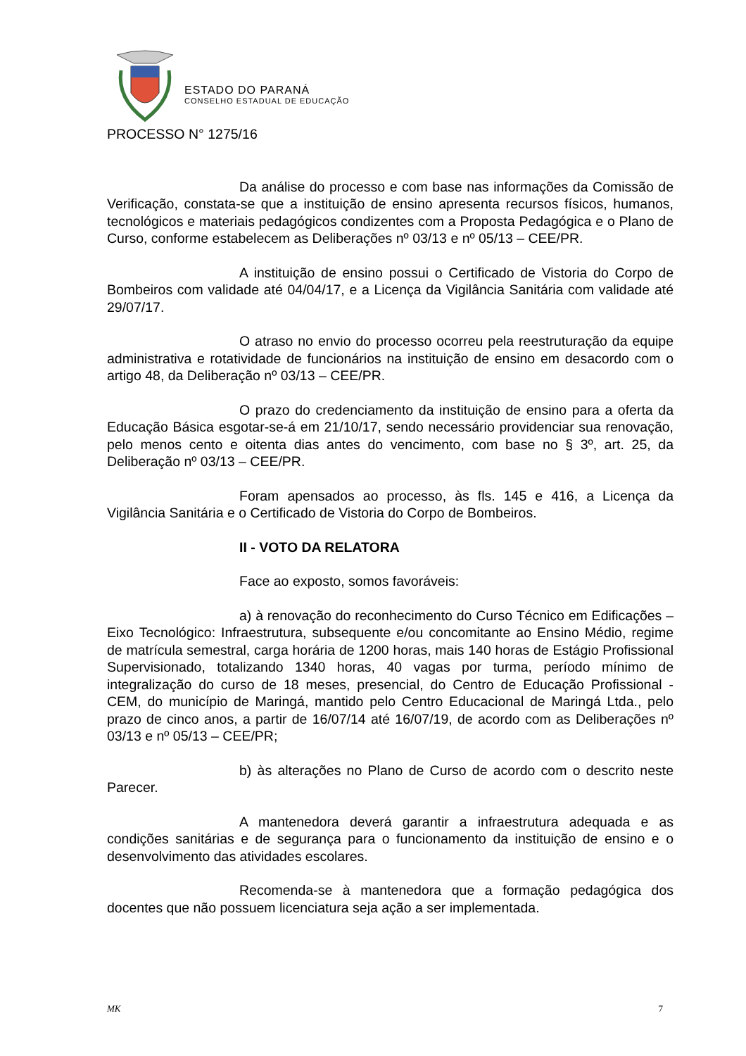ESTADO DO PARANÁ
CONSELHO ESTADUAL DE EDUCAÇÃO
PROCESSO N° 1275/16
Da análise do processo e com base nas informações da Comissão de Verificação, constata-se que a instituição de ensino apresenta recursos físicos, humanos, tecnológicos e materiais pedagógicos condizentes com a Proposta Pedagógica e o Plano de Curso, conforme estabelecem as Deliberações nº 03/13 e nº 05/13 – CEE/PR.
A instituição de ensino possui o Certificado de Vistoria do Corpo de Bombeiros com validade até 04/04/17, e a Licença da Vigilância Sanitária com validade até 29/07/17.
O atraso no envio do processo ocorreu pela reestruturação da equipe administrativa e rotatividade de funcionários na instituição de ensino em desacordo com o artigo 48, da Deliberação nº 03/13 – CEE/PR.
O prazo do credenciamento da instituição de ensino para a oferta da Educação Básica esgotar-se-á em 21/10/17, sendo necessário providenciar sua renovação, pelo menos cento e oitenta dias antes do vencimento, com base no § 3º, art. 25, da Deliberação nº 03/13 – CEE/PR.
Foram apensados ao processo, às fls. 145 e 416, a Licença da Vigilância Sanitária e o Certificado de Vistoria do Corpo de Bombeiros.
II - VOTO DA RELATORA
Face ao exposto, somos favoráveis:
a) à renovação do reconhecimento do Curso Técnico em Edificações – Eixo Tecnológico: Infraestrutura, subsequente e/ou concomitante ao Ensino Médio, regime de matrícula semestral, carga horária de 1200 horas, mais 140 horas de Estágio Profissional Supervisionado, totalizando 1340 horas, 40 vagas por turma, período mínimo de integralização do curso de 18 meses, presencial, do Centro de Educação Profissional - CEM, do município de Maringá, mantido pelo Centro Educacional de Maringá Ltda., pelo prazo de cinco anos, a partir de 16/07/14 até 16/07/19, de acordo com as Deliberações nº 03/13 e nº 05/13 – CEE/PR;
b) às alterações no Plano de Curso de acordo com o descrito neste Parecer.
A mantenedora deverá garantir a infraestrutura adequada e as condições sanitárias e de segurança para o funcionamento da instituição de ensino e o desenvolvimento das atividades escolares.
Recomenda-se à mantenedora que a formação pedagógica dos docentes que não possuem licenciatura seja ação a ser implementada.
MK 7